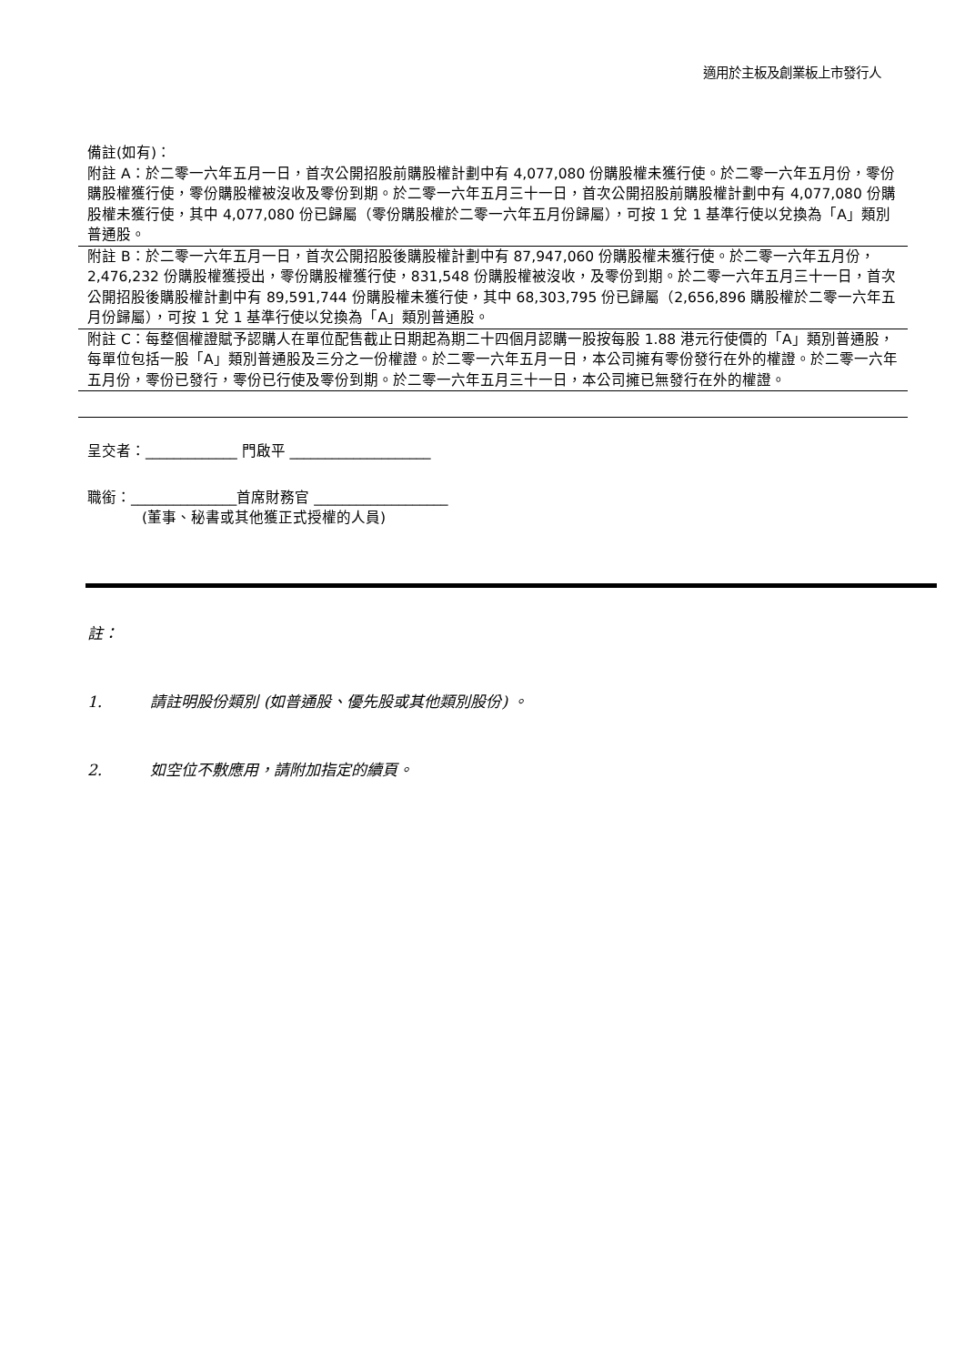適用於主板及創業板上市發行人
備註(如有)：
附註 A：於二零一六年五月一日，首次公開招股前購股權計劃中有 4,077,080 份購股權未獲行使。於二零一六年五月份，零份購股權獲行使，零份購股權被沒收及零份到期。於二零一六年五月三十一日，首次公開招股前購股權計劃中有 4,077,080 份購股權未獲行使，其中 4,077,080 份已歸屬（零份購股權於二零一六年五月份歸屬），可按 1 兌 1 基準行使以兌換為「A」類別普通股。
附註 B：於二零一六年五月一日，首次公開招股後購股權計劃中有 87,947,060 份購股權未獲行使。於二零一六年五月份，2,476,232 份購股權獲授出，零份購股權獲行使，831,548 份購股權被沒收，及零份到期。於二零一六年五月三十一日，首次公開招股後購股權計劃中有 89,591,744 份購股權未獲行使，其中 68,303,795 份已歸屬（2,656,896 購股權於二零一六年五月份歸屬），可按 1 兌 1 基準行使以兌換為「A」類別普通股。
附註 C：每整個權證賦予認購人在單位配售截止日期起為期二十四個月認購一股按每股 1.88 港元行使價的「A」類別普通股，每單位包括一股「A」類別普通股及三分之一份權證。於二零一六年五月一日，本公司擁有零份發行在外的權證。於二零一六年五月份，零份已發行，零份已行使及零份到期。於二零一六年五月三十一日，本公司擁已無發行在外的權證。
呈交者：_____________ 門啟平 ____________________
職銜：_______________首席財務官 ___________________
(董事、秘書或其他獲正式授權的人員)
註：
1. 請註明股份類別 (如普通股、優先股或其他類別股份) 。
2. 如空位不敷應用，請附加指定的續頁。